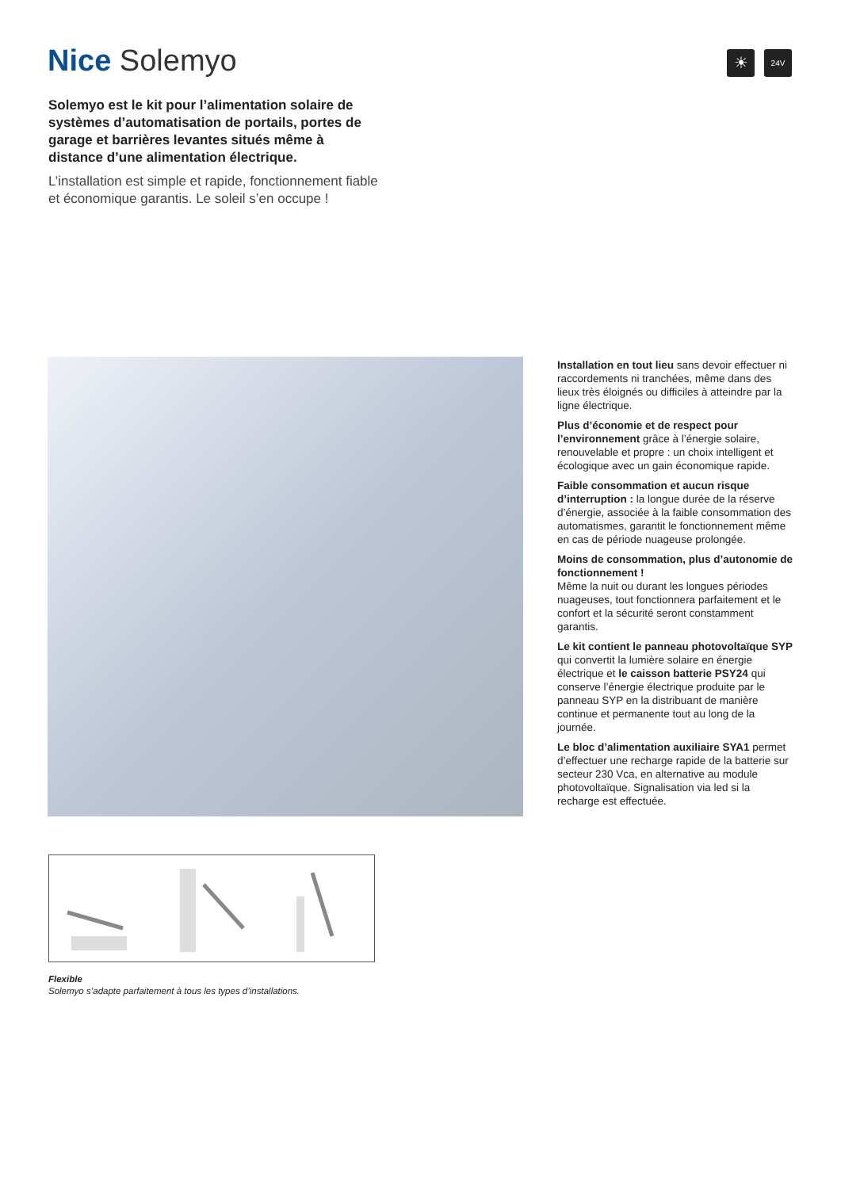Nice Solemyo
☀
24V
Solemyo est le kit pour l’alimentation solaire de systèmes d’automatisation de portails, portes de garage et barrières levantes situés même à distance d’une alimentation électrique.
L’installation est simple et rapide, fonctionnement fiable et économique garantis. Le soleil s’en occupe !
Installation en tout lieu sans devoir effectuer ni raccordements ni tranchées, même dans des lieux très éloignés ou difficiles à atteindre par la ligne électrique.
Plus d’économie et de respect pour l’environnement grâce à l’énergie solaire, renouvelable et propre : un choix intelligent et écologique avec un gain économique rapide.
Faible consommation et aucun risque d’interruption : la longue durée de la réserve d’énergie, associée à la faible consommation des automatismes, garantit le fonctionnement même en cas de période nuageuse prolongée.
Moins de consommation, plus d’autonomie de fonctionnement !
Même la nuit ou durant les longues périodes nuageuses, tout fonctionnera parfaitement et le confort et la sécurité seront constamment garantis.
Le kit contient le panneau photovoltaïque SYP qui convertit la lumière solaire en énergie électrique et le caisson batterie PSY24 qui conserve l’énergie électrique produite par le panneau SYP en la distribuant de manière continue et permanente tout au long de la journée.
Le bloc d’alimentation auxiliaire SYA1 permet d’effectuer une recharge rapide de la batterie sur secteur 230 Vca, en alternative au module photovoltaïque. Signalisation via led si la recharge est effectuée.
Flexible
Solemyo s’adapte parfaitement à tous les types d’installations.